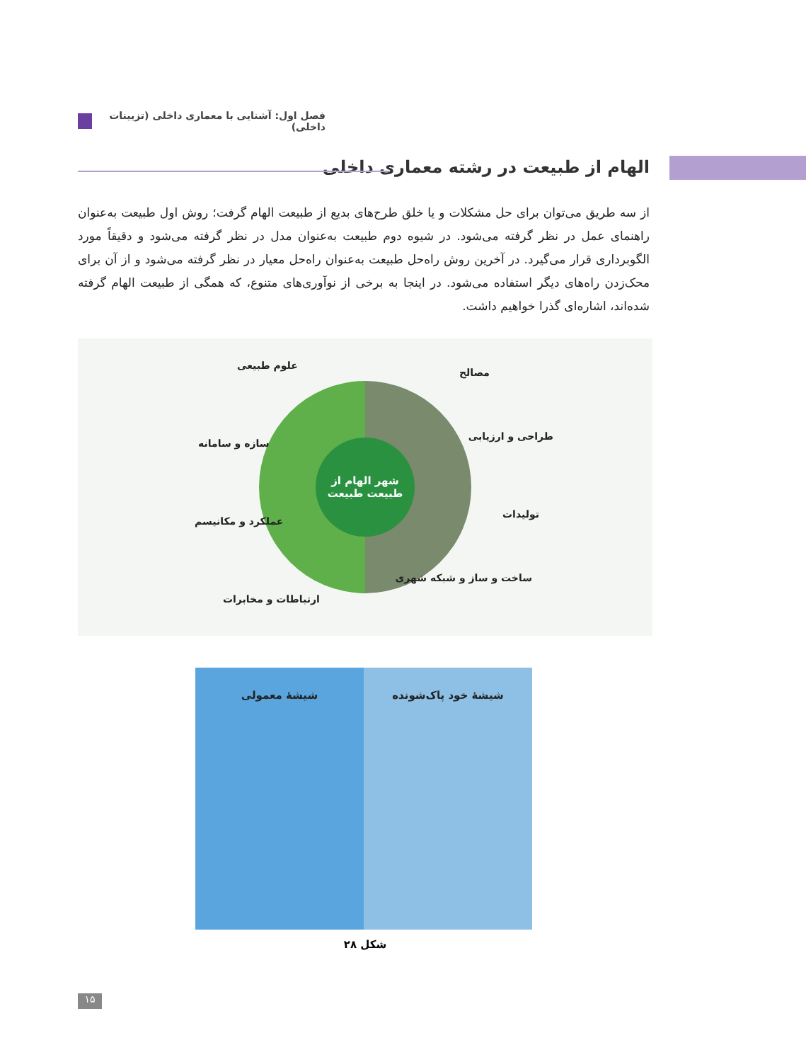فصل اول: آشنایی با معماری داخلی (تزیینات داخلی)
الهام از طبیعت در رشته معماری داخلی
از سه طریق می‌توان برای حل مشکلات و یا خلق طرح‌های بدیع از طبیعت الهام گرفت؛ روش اول طبیعت به‌عنوان راهنمای عمل در نظر گرفته می‌شود. در شیوه دوم طبیعت به‌عنوان مدل در نظر گرفته می‌شود و دقیقاً مورد الگوبرداری قرار می‌گیرد. در آخرین روش راه‌حل طبیعت به‌عنوان راه‌حل معیار در نظر گرفته می‌شود و از آن برای محک‌زدن راه‌های دیگر استفاده می‌شود. در اینجا به برخی از نوآوری‌های متنوع، که همگی از طبیعت الهام گرفته شده‌اند، اشاره‌ای گذرا خواهیم داشت.
مصالح
طراحی و ارزیابی
تولیدات
ساخت و ساز و شبکه شهری
علوم طبیعی
سازه و سامانه
عملکرد و مکانیسم
ارتباطات و مخابرات
شهر الهام از طبیعت طبیعت
شیشهٔ خود پاک‌شونده شیشهٔ معمولی
شکل ۲۸
۱۵